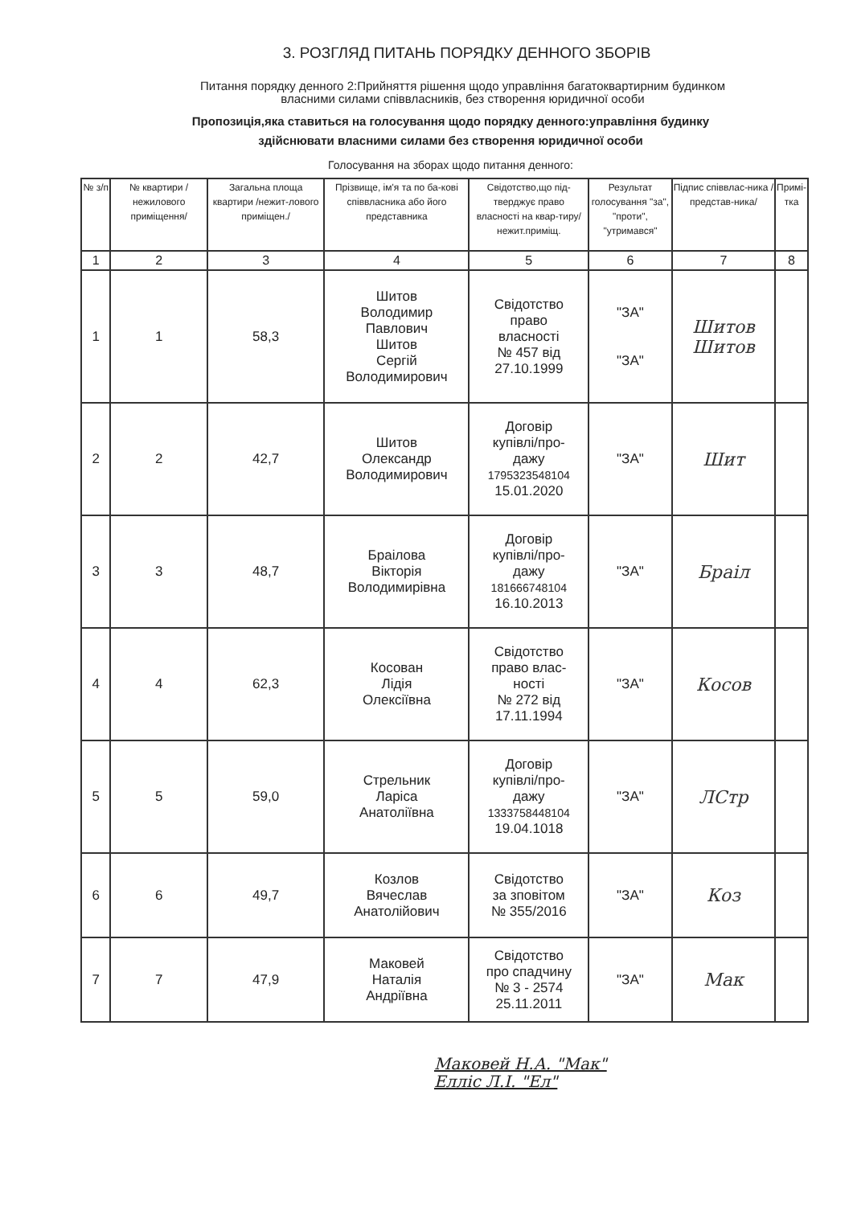3. РОЗГЛЯД ПИТАНЬ ПОРЯДКУ ДЕННОГО ЗБОРІВ
Питання порядку денного 2:Прийняття рішення щодо управління багатоквартирним будинком
власними силами співвласників, без створення юридичної особи
Пропозиція,яка ставиться на голосування щодо порядку денного:управління будинку
здійснювати власними силами без створення юридичної особи
Голосування на зборах щодо питання денного:
| № з/п | № квартири /нежилового приміщення/ | Загальна площа квартири /нежит-лового приміщен./ | Прізвище, ім'я та по ба-кові співвласника або його представника | Свідотство,що під-тверджує право власності на квар-тиру/нежит.приміщ. | Результат голосування "за", "проти", "утримався" | Підпис співвлас-ника /представ-ника/ | Примі-тка |
| --- | --- | --- | --- | --- | --- | --- | --- |
| 1 | 2 | 3 | 4 | 5 | 6 | 7 | 8 |
| 1 | 1 | 58,3 | Шитов Володимир Павлович Шитов Сергій Володимирович | Свідотство право власності № 457 від 27.10.1999 | "ЗА" "ЗА" | Шитов Шитов | |
| 2 | 2 | 42,7 | Шитов Олександр Володимирович | Договір купівлі/про- дажу 1795323548104 15.01.2020 | "ЗА" | Шит | |
| 3 | 3 | 48,7 | Браілова Вікторія Володимирівна | Договір купівлі/про- дажу 181666748104 16.10.2013 | "ЗА" | Браіл | |
| 4 | 4 | 62,3 | Косован Лідія Олексіївна | Свідотство право влас- ності № 272 від 17.11.1994 | "ЗА" | Косов | |
| 5 | 5 | 59,0 | Стрельник Ларіса Анатоліївна | Договір купівлі/про- дажу 1333758448104 19.04.1018 | "ЗА" | ЛСтр | |
| 6 | 6 | 49,7 | Козлов Вячеслав Анатолійович | Свідотство за зповітом № 355/2016 | "ЗА" | Коз | |
| 7 | 7 | 47,9 | Маковей Наталія Андріївна | Свідотство про спадчину № 3 - 2574 25.11.2011 | "ЗА" | Мак | |
Маковей Н.А. "Мак"
Елліс Л.І. "Ел"